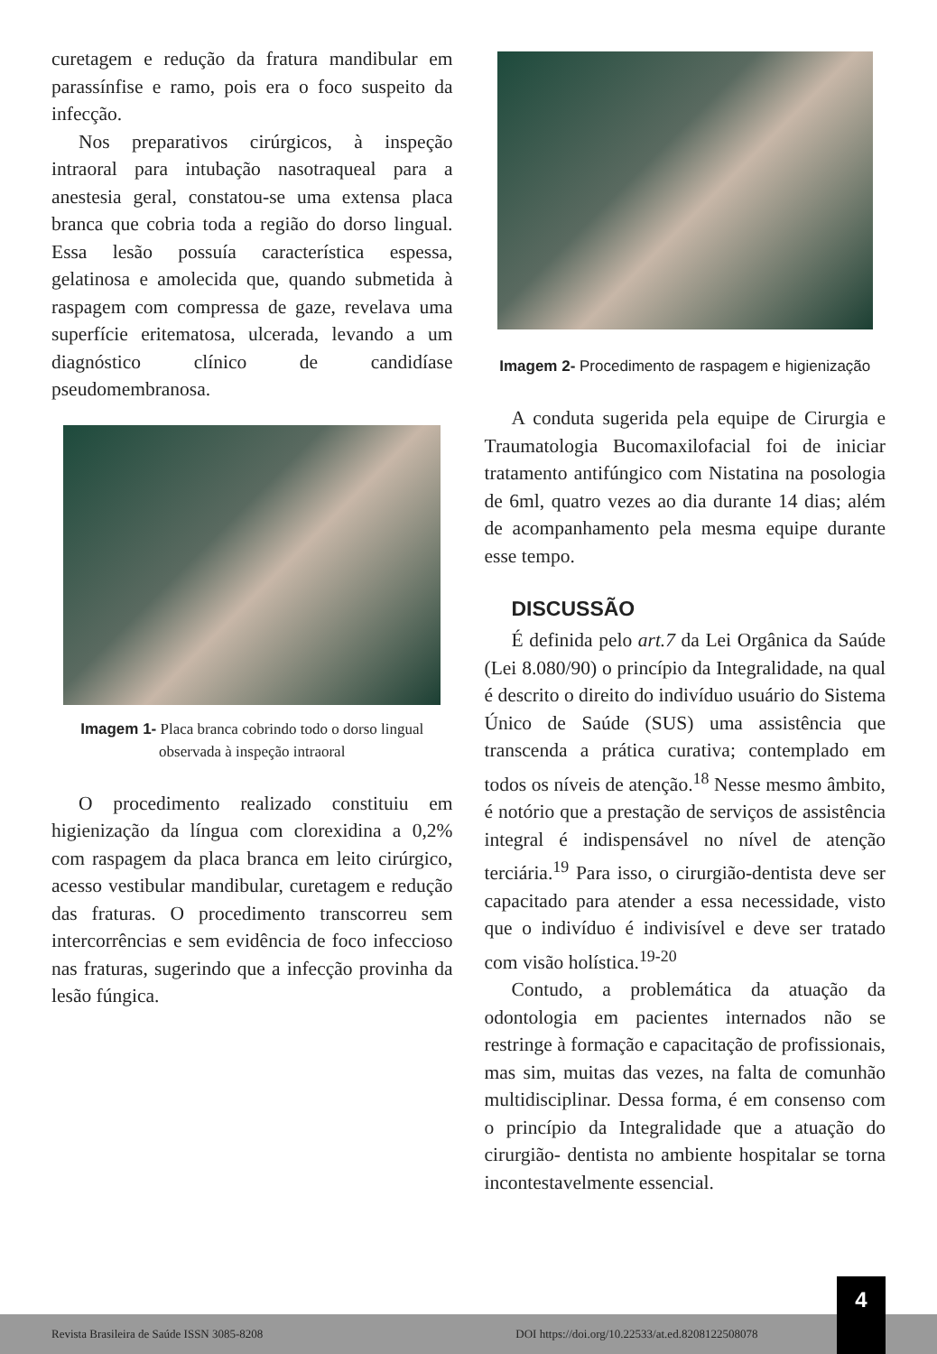curetagem e redução da fratura mandibular em parassínfise e ramo, pois era o foco suspeito da infecção.
Nos preparativos cirúrgicos, à inspeção intraoral para intubação nasotraqueal para a anestesia geral, constatou-se uma extensa placa branca que cobria toda a região do dorso lingual. Essa lesão possuía característica espessa, gelatinosa e amolecida que, quando submetida à raspagem com compressa de gaze, revelava uma superfície eritematosa, ulcerada, levando a um diagnóstico clínico de candidíase pseudomembranosa.
Imagem 1- Placa branca cobrindo todo o dorso lingual observada à inspeção intraoral
O procedimento realizado constituiu em higienização da língua com clorexidina a 0,2% com raspagem da placa branca em leito cirúrgico, acesso vestibular mandibular, curetagem e redução das fraturas. O procedimento transcorreu sem intercorrências e sem evidência de foco infeccioso nas fraturas, sugerindo que a infecção provinha da lesão fúngica.
Imagem 2- Procedimento de raspagem e higienização
A conduta sugerida pela equipe de Cirurgia e Traumatologia Bucomaxilofacial foi de iniciar tratamento antifúngico com Nistatina na posologia de 6ml, quatro vezes ao dia durante 14 dias; além de acompanhamento pela mesma equipe durante esse tempo.
DISCUSSÃO
É definida pelo art.7 da Lei Orgânica da Saúde (Lei 8.080/90) o princípio da Integralidade, na qual é descrito o direito do indivíduo usuário do Sistema Único de Saúde (SUS) uma assistência que transcenda a prática curativa; contemplado em todos os níveis de atenção.<sup>18</sup> Nesse mesmo âmbito, é notório que a prestação de serviços de assistência integral é indispensável no nível de atenção terciária.<sup>19</sup> Para isso, o cirurgião-dentista deve ser capacitado para atender a essa necessidade, visto que o indivíduo é indivisível e deve ser tratado com visão holística.<sup>19-20</sup>
Contudo, a problemática da atuação da odontologia em pacientes internados não se restringe à formação e capacitação de profissionais, mas sim, muitas das vezes, na falta de comunhão multidisciplinar. Dessa forma, é em consenso com o princípio da Integralidade que a atuação do cirurgião- dentista no ambiente hospitalar se torna incontestavelmente essencial.
Revista Brasileira de Saúde ISSN 3085-8208 DOI https://doi.org/10.22533/at.ed.8208122508078 4